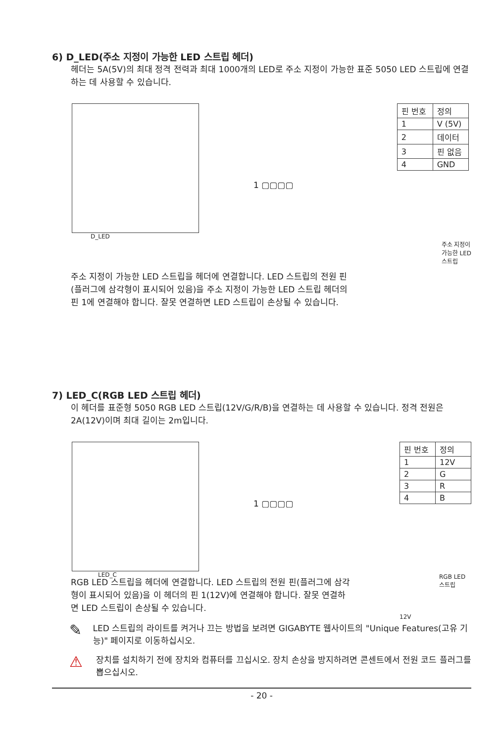6) D_LED(주소 지정이 가능한 LED 스트립 헤더)
헤더는 5A(5V)의 최대 정격 전력과 최대 1000개의 LED로 주소 지정이 가능한 표준 5050 LED 스트립에 연결하는 데 사용할 수 있습니다.
D_LED
1 ▢▢▢▢
| 핀 번호 | 정의 |
| 1 | V (5V) |
| 2 | 데이터 |
| 3 | 핀 없음 |
| 4 | GND |
주소 지정이
가능한 LED
스트립
주소 지정이 가능한 LED 스트립을 헤더에 연결합니다. LED 스트립의 전원 핀(플러그에 삼각형이 표시되어 있음)을 주소 지정이 가능한 LED 스트립 헤더의 핀 1에 연결해야 합니다. 잘못 연결하면 LED 스트립이 손상될 수 있습니다.
7) LED_C(RGB LED 스트립 헤더)
이 헤더를 표준형 5050 RGB LED 스트립(12V/G/R/B)을 연결하는 데 사용할 수 있습니다. 정격 전원은 2A(12V)이며 최대 길이는 2m입니다.
LED_C
1 ▢▢▢▢
| 핀 번호 | 정의 |
| 1 | 12V |
| 2 | G |
| 3 | R |
| 4 | B |
RGB LED
스트립
12V
RGB LED 스트립을 헤더에 연결합니다. LED 스트립의 전원 핀(플러그에 삼각형이 표시되어 있음)을 이 헤더의 핀 1(12V)에 연결해야 합니다. 잘못 연결하면 LED 스트립이 손상될 수 있습니다.
✎
LED 스트립의 라이트를 켜거나 끄는 방법을 보려면 GIGABYTE 웹사이트의 "Unique Features(고유 기능)" 페이지로 이동하십시오.
⚠
장치를 설치하기 전에 장치와 컴퓨터를 끄십시오. 장치 손상을 방지하려면 콘센트에서 전원 코드 플러그를 뽑으십시오.
- 20 -